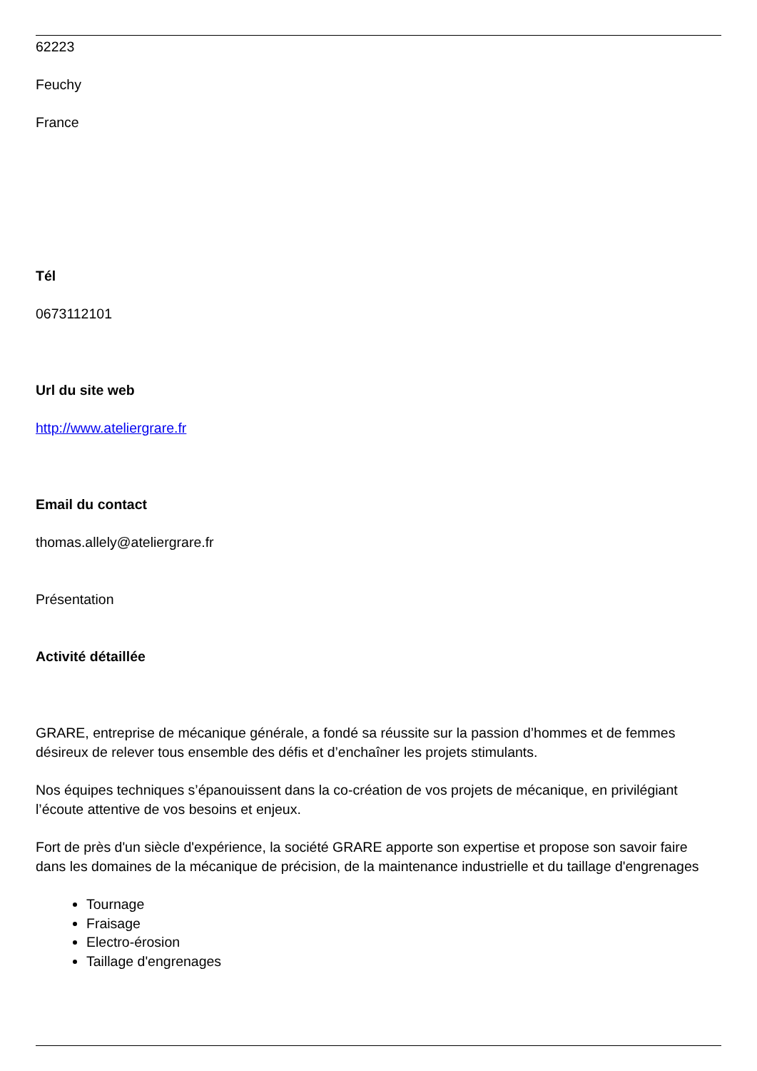62223
Feuchy
France
Tél
0673112101
Url du site web
http://www.ateliergrare.fr
Email du contact
thomas.allely@ateliergrare.fr
Présentation
Activité détaillée
GRARE, entreprise de mécanique générale, a fondé sa réussite sur la passion d’hommes et de femmes désireux de relever tous ensemble des défis et d’enchaîner les projets stimulants.
Nos équipes techniques s’épanouissent dans la co-création de vos projets de mécanique, en privilégiant l’écoute attentive de vos besoins et enjeux.
Fort de près d'un siècle d'expérience, la société GRARE apporte son expertise et propose son savoir faire dans les domaines de la mécanique de précision, de la maintenance industrielle et du taillage d'engrenages
Tournage
Fraisage
Electro-érosion
Taillage d'engrenages